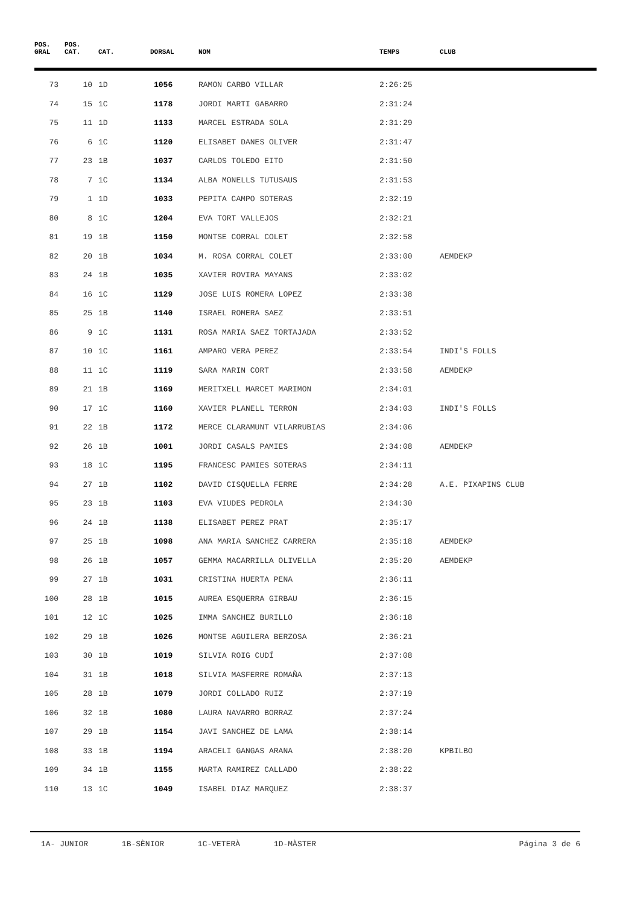| POS. GRAL | POS. CAT. | CAT. | DORSAL | NOM | TEMPS | CLUB |
| --- | --- | --- | --- | --- | --- | --- |
| 73 | 10 | 1D | 1056 | RAMON CARBO VILLAR | 2:26:25 | |
| 74 | 15 | 1C | 1178 | JORDI MARTI GABARRO | 2:31:24 | |
| 75 | 11 | 1D | 1133 | MARCEL ESTRADA SOLA | 2:31:29 | |
| 76 | 6 | 1C | 1120 | ELISABET DANES OLIVER | 2:31:47 | |
| 77 | 23 | 1B | 1037 | CARLOS TOLEDO EITO | 2:31:50 | |
| 78 | 7 | 1C | 1134 | ALBA MONELLS TUTUSAUS | 2:31:53 | |
| 79 | 1 | 1D | 1033 | PEPITA CAMPO SOTERAS | 2:32:19 | |
| 80 | 8 | 1C | 1204 | EVA TORT VALLEJOS | 2:32:21 | |
| 81 | 19 | 1B | 1150 | MONTSE CORRAL COLET | 2:32:58 | |
| 82 | 20 | 1B | 1034 | M. ROSA CORRAL COLET | 2:33:00 | AEMDEKP |
| 83 | 24 | 1B | 1035 | XAVIER ROVIRA MAYANS | 2:33:02 | |
| 84 | 16 | 1C | 1129 | JOSE LUIS ROMERA LOPEZ | 2:33:38 | |
| 85 | 25 | 1B | 1140 | ISRAEL ROMERA SAEZ | 2:33:51 | |
| 86 | 9 | 1C | 1131 | ROSA MARIA SAEZ TORTAJADA | 2:33:52 | |
| 87 | 10 | 1C | 1161 | AMPARO VERA PEREZ | 2:33:54 | INDI'S FOLLS |
| 88 | 11 | 1C | 1119 | SARA MARIN CORT | 2:33:58 | AEMDEKP |
| 89 | 21 | 1B | 1169 | MERITXELL MARCET MARIMON | 2:34:01 | |
| 90 | 17 | 1C | 1160 | XAVIER PLANELL TERRON | 2:34:03 | INDI'S FOLLS |
| 91 | 22 | 1B | 1172 | MERCE CLARAMUNT VILARRUBIAS | 2:34:06 | |
| 92 | 26 | 1B | 1001 | JORDI CASALS PAMIES | 2:34:08 | AEMDEKP |
| 93 | 18 | 1C | 1195 | FRANCESC PAMIES SOTERAS | 2:34:11 | |
| 94 | 27 | 1B | 1102 | DAVID CISQUELLA FERRE | 2:34:28 | A.E. PIXAPINS CLUB |
| 95 | 23 | 1B | 1103 | EVA VIUDES PEDROLA | 2:34:30 | |
| 96 | 24 | 1B | 1138 | ELISABET PEREZ PRAT | 2:35:17 | |
| 97 | 25 | 1B | 1098 | ANA MARIA SANCHEZ CARRERA | 2:35:18 | AEMDEKP |
| 98 | 26 | 1B | 1057 | GEMMA MACARRILLA OLIVELLA | 2:35:20 | AEMDEKP |
| 99 | 27 | 1B | 1031 | CRISTINA HUERTA PENA | 2:36:11 | |
| 100 | 28 | 1B | 1015 | AUREA ESQUERRA GIRBAU | 2:36:15 | |
| 101 | 12 | 1C | 1025 | IMMA SANCHEZ BURILLO | 2:36:18 | |
| 102 | 29 | 1B | 1026 | MONTSE AGUILERA BERZOSA | 2:36:21 | |
| 103 | 30 | 1B | 1019 | SILVIA ROIG CUDÍ | 2:37:08 | |
| 104 | 31 | 1B | 1018 | SILVIA MASFERRE ROMAÑA | 2:37:13 | |
| 105 | 28 | 1B | 1079 | JORDI COLLADO RUIZ | 2:37:19 | |
| 106 | 32 | 1B | 1080 | LAURA NAVARRO BORRAZ | 2:37:24 | |
| 107 | 29 | 1B | 1154 | JAVI SANCHEZ DE LAMA | 2:38:14 | |
| 108 | 33 | 1B | 1194 | ARACELI GANGAS ARANA | 2:38:20 | KPBILBO |
| 109 | 34 | 1B | 1155 | MARTA RAMIREZ CALLADO | 2:38:22 | |
| 110 | 13 | 1C | 1049 | ISABEL DIAZ MARQUEZ | 2:38:37 | |
1A- JUNIOR 1B-SÈNIOR 1C-VETERÀ 1D-MÀSTER
Página 3 de 6